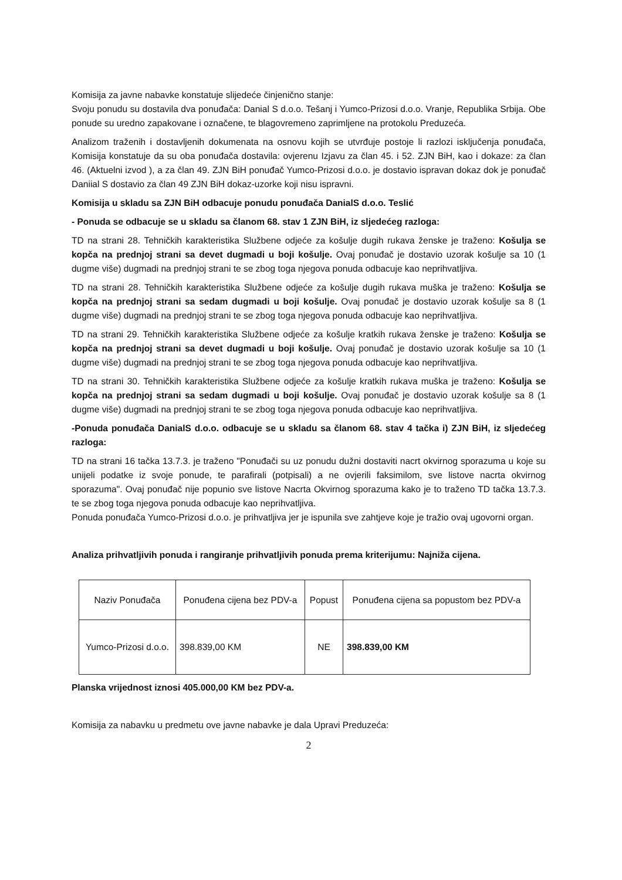Komisija za javne nabavke konstatuje slijedeće činjenično stanje:
Svoju ponudu su dostavila dva ponuđača: Danial S d.o.o. Tešanj i Yumco-Prizosi d.o.o. Vranje, Republika Srbija. Obe ponude su uredno zapakovane i označene, te blagovremeno zaprimljene na protokolu Preduzeća.
Analizom traženih i dostavljenih dokumenata na osnovu kojih se utvrđuje postoje li razlozi isključenja ponuđača, Komisija konstatuje da su oba ponuđača dostavila: ovjerenu Izjavu za član 45. i 52. ZJN BiH, kao i dokaze: za član 46. (Aktuelni izvod ), a za član 49. ZJN BiH ponuđač Yumco-Prizosi d.o.o. je dostavio ispravan dokaz dok je ponuđač Daniial S dostavio za član 49 ZJN BiH dokaz-uzorke koji nisu ispravni.
Komisija u skladu sa ZJN BiH odbacuje ponudu ponuđača DanialS d.o.o. Teslić
- Ponuda se odbacuje se u skladu sa članom 68. stav 1 ZJN BiH, iz sljedećeg razloga:
TD na strani 28. Tehničkih karakteristika Službene odjeće za košulje dugih rukava ženske je traženo: Košulja se kopča na prednjoj strani sa devet dugmadi u boji košulje. Ovaj ponuđač je dostavio uzorak košulje sa 10 (1 dugme više) dugmadi na prednjoj strani te se zbog toga njegova ponuda odbacuje kao neprihvatljiva.
TD na strani 28. Tehničkih karakteristika Službene odjeće za košulje dugih rukava muška je traženo: Košulja se kopča na prednjoj strani sa sedam dugmadi u boji košulje. Ovaj ponuđač je dostavio uzorak košulje sa 8 (1 dugme više) dugmadi na prednjoj strani te se zbog toga njegova ponuda odbacuje kao neprihvatljiva.
TD na strani 29. Tehničkih karakteristika Službene odjeće za košulje kratkih rukava ženske je traženo: Košulja se kopča na prednjoj strani sa devet dugmadi u boji košulje. Ovaj ponuđač je dostavio uzorak košulje sa 10 (1 dugme više) dugmadi na prednjoj strani te se zbog toga njegova ponuda odbacuje kao neprihvatljiva.
TD na strani 30. Tehničkih karakteristika Službene odjeće za košulje kratkih rukava muška je traženo: Košulja se kopča na prednjoj strani sa sedam dugmadi u boji košulje. Ovaj ponuđač je dostavio uzorak košulje sa 8 (1 dugme više) dugmadi na prednjoj strani te se zbog toga njegova ponuda odbacuje kao neprihvatljiva.
-Ponuda ponuđača DanialS d.o.o. odbacuje se u skladu sa članom 68. stav 4 tačka i) ZJN BiH, iz sljedećeg razloga:
TD na strani 16 tačka 13.7.3. je traženo "Ponuđači su uz ponudu dužni dostaviti nacrt okvirnog sporazuma u koje su unijeli podatke iz svoje ponude, te parafirali (potpisali) a ne ovjerili faksimilom, sve listove nacrta okvirnog sporazuma". Ovaj ponuđač nije popunio sve listove Nacrta Okvirnog sporazuma kako je to traženo TD tačka 13.7.3. te se zbog toga njegova ponuda odbacuje kao neprihvatljiva.
Ponuda ponuđača Yumco-Prizosi d.o.o. je prihvatljiva jer je ispunila sve zahtjeve koje je tražio ovaj ugovorni organ.
Analiza prihvatljivih ponuda i rangiranje prihvatljivih ponuda prema kriterijumu: Najniža cijena.
| Naziv Ponuđača | Ponuđena cijena bez PDV-a | Popust | Ponuđena cijena sa popustom bez PDV-a |
| --- | --- | --- | --- |
| Yumco-Prizosi d.o.o. | 398.839,00 KM | NE | 398.839,00 KM |
Planska vrijednost iznosi 405.000,00 KM bez PDV-a.
Komisija za nabavku u predmetu ove javne nabavke je dala Upravi Preduzeća:
2